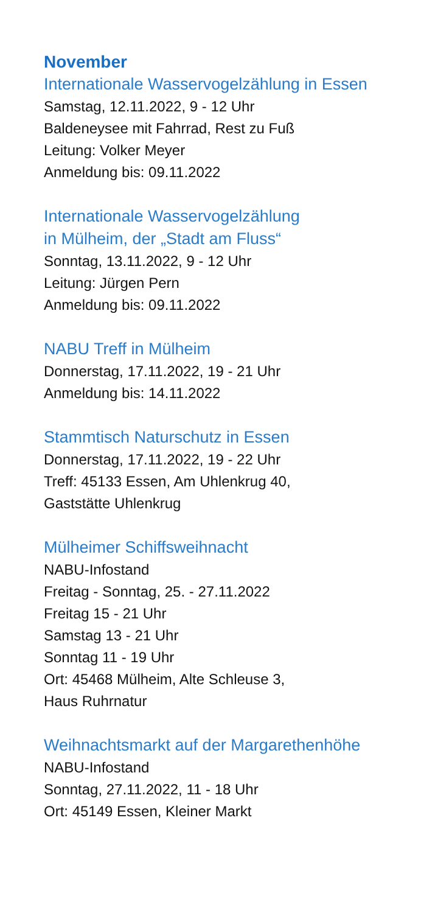November
Internationale Wasservogelzählung in Essen
Samstag, 12.11.2022, 9 - 12 Uhr
Baldeneysee mit Fahrrad, Rest zu Fuß
Leitung: Volker Meyer
Anmeldung bis: 09.11.2022
Internationale Wasservogelzählung
in Mülheim, der „Stadt am Fluss“
Sonntag, 13.11.2022, 9 - 12 Uhr
Leitung: Jürgen Pern
Anmeldung bis: 09.11.2022
NABU Treff in Mülheim
Donnerstag, 17.11.2022, 19 - 21 Uhr
Anmeldung bis: 14.11.2022
Stammtisch Naturschutz in Essen
Donnerstag, 17.11.2022, 19 - 22 Uhr
Treff: 45133 Essen, Am Uhlenkrug 40,
Gaststätte Uhlenkrug
Mülheimer Schiffsweihnacht
NABU-Infostand
Freitag - Sonntag, 25. - 27.11.2022
Freitag 15 - 21 Uhr
Samstag 13 - 21 Uhr
Sonntag 11 - 19 Uhr
Ort: 45468 Mülheim, Alte Schleuse 3,
Haus Ruhrnatur
Weihnachtsmarkt auf der Margarethenhöhe
NABU-Infostand
Sonntag, 27.11.2022, 11 - 18 Uhr
Ort: 45149 Essen, Kleiner Markt